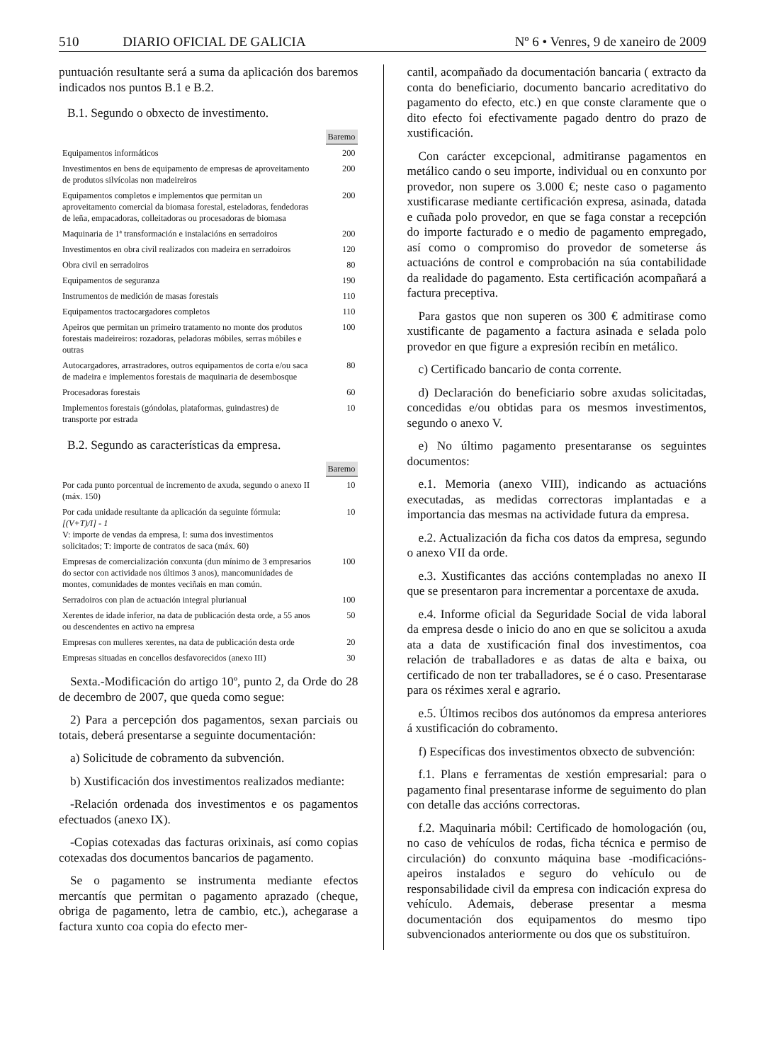510 DIARIO OFICIAL DE GALICIA Nº 6 • Venres, 9 de xaneiro de 2009
puntuación resultante será a suma da aplicación dos baremos indicados nos puntos B.1 e B.2.
B.1. Segundo o obxecto de investimento.
| | Baremo |
| --- | --- |
| Equipamentos informáticos | 200 |
| Investimentos en bens de equipamento de empresas de aproveitamento de produtos silvícolas non madeireiros | 200 |
| Equipamentos completos e implementos que permitan un aproveitamento comercial da biomasa forestal, esteladoras, fendedoras de leña, empacadoras, colleitadoras ou procesadoras de biomasa | 200 |
| Maquinaria de 1ª transformación e instalacións en serradoiros | 200 |
| Investimentos en obra civil realizados con madeira en serradoiros | 120 |
| Obra civil en serradoiros | 80 |
| Equipamentos de seguranza | 190 |
| Instrumentos de medición de masas forestais | 110 |
| Equipamentos tractocargadores completos | 110 |
| Apeiros que permitan un primeiro tratamento no monte dos produtos forestais madeireiros: rozadoras, peladoras móbiles, serras móbiles e outras | 100 |
| Autocargadores, arrastradores, outros equipamentos de corta e/ou saca de madeira e implementos forestais de maquinaria de desembosque | 80 |
| Procesadoras forestais | 60 |
| Implementos forestais (góndolas, plataformas, guindastres) de transporte por estrada | 10 |
B.2. Segundo as características da empresa.
| | Baremo |
| --- | --- |
| Por cada punto porcentual de incremento de axuda, segundo o anexo II (máx. 150) | 10 |
| Por cada unidade resultante da aplicación da seguinte fórmula: [(V+T)/I] - 1 V: importe de vendas da empresa, I: suma dos investimentos solicitados; T: importe de contratos de saca (máx. 60) | 10 |
| Empresas de comercialización conxunta (dun mínimo de 3 empresarios do sector con actividade nos últimos 3 anos), mancomunidades de montes, comunidades de montes veciñais en man común. | 100 |
| Serradoiros con plan de actuación integral plurianual | 100 |
| Xerentes de idade inferior, na data de publicación desta orde, a 55 anos ou descendentes en activo na empresa | 50 |
| Empresas con mulleres xerentes, na data de publicación desta orde | 20 |
| Empresas situadas en concellos desfavorecidos (anexo III) | 30 |
Sexta.-Modificación do artigo 10º, punto 2, da Orde do 28 de decembro de 2007, que queda como segue:
2) Para a percepción dos pagamentos, sexan parciais ou totais, deberá presentarse a seguinte documentación:
a) Solicitude de cobramento da subvención.
b) Xustificación dos investimentos realizados mediante:
-Relación ordenada dos investimentos e os pagamentos efectuados (anexo IX).
-Copias cotexadas das facturas orixinais, así como copias cotexadas dos documentos bancarios de pagamento.
Se o pagamento se instrumenta mediante efectos mercantís que permitan o pagamento aprazado (cheque, obriga de pagamento, letra de cambio, etc.), achegarase a factura xunto coa copia do efecto mer-
cantil, acompañado da documentación bancaria ( extracto da conta do beneficiario, documento bancario acreditativo do pagamento do efecto, etc.) en que conste claramente que o dito efecto foi efectivamente pagado dentro do prazo de xustificación.
Con carácter excepcional, admitiranse pagamentos en metálico cando o seu importe, individual ou en conxunto por provedor, non supere os 3.000 €; neste caso o pagamento xustificarase mediante certificación expresa, asinada, datada e cuñada polo provedor, en que se faga constar a recepción do importe facturado e o medio de pagamento empregado, así como o compromiso do provedor de someterse ás actuacións de control e comprobación na súa contabilidade da realidade do pagamento. Esta certificación acompañará a factura preceptiva.
Para gastos que non superen os 300 € admitirase como xustificante de pagamento a factura asinada e selada polo provedor en que figure a expresión recibín en metálico.
c) Certificado bancario de conta corrente.
d) Declaración do beneficiario sobre axudas solicitadas, concedidas e/ou obtidas para os mesmos investimentos, segundo o anexo V.
e) No último pagamento presentaranse os seguintes documentos:
e.1. Memoria (anexo VIII), indicando as actuacións executadas, as medidas correctoras implantadas e a importancia das mesmas na actividade futura da empresa.
e.2. Actualización da ficha cos datos da empresa, segundo o anexo VII da orde.
e.3. Xustificantes das accións contempladas no anexo II que se presentaron para incrementar a porcentaxe de axuda.
e.4. Informe oficial da Seguridade Social de vida laboral da empresa desde o inicio do ano en que se solicitou a axuda ata a data de xustificación final dos investimentos, coa relación de traballadores e as datas de alta e baixa, ou certificado de non ter traballadores, se é o caso. Presentarase para os réximes xeral e agrario.
e.5. Últimos recibos dos autónomos da empresa anteriores á xustificación do cobramento.
f) Específicas dos investimentos obxecto de subvención:
f.1. Plans e ferramentas de xestión empresarial: para o pagamento final presentarase informe de seguimento do plan con detalle das accións correctoras.
f.2. Maquinaria móbil: Certificado de homologación (ou, no caso de vehículos de rodas, ficha técnica e permiso de circulación) do conxunto máquina base -modificacións- apeiros instalados e seguro do vehículo ou de responsabilidade civil da empresa con indicación expresa do vehículo. Ademais, deberase presentar a mesma documentación dos equipamentos do mesmo tipo subvencionados anteriormente ou dos que os substituíron.